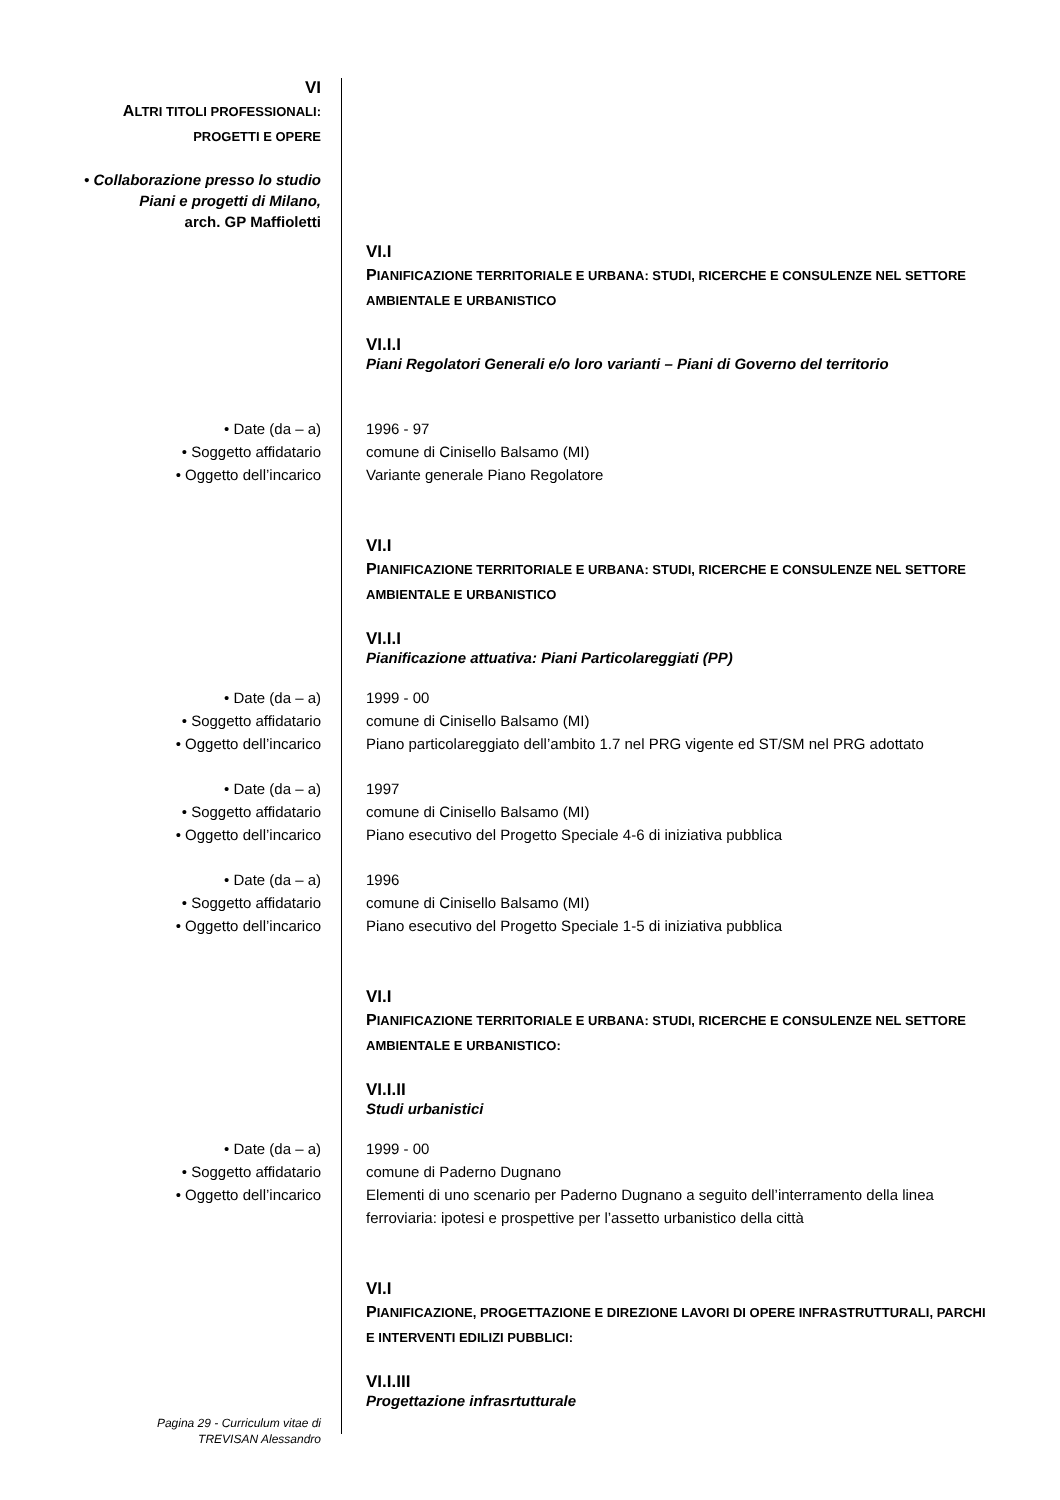VI
ALTRI TITOLI PROFESSIONALI:
PROGETTI E OPERE
• Collaborazione presso lo studio
Piani e progetti di Milano,
arch. GP Maffioletti
VI.I
PIANIFICAZIONE TERRITORIALE E URBANA: STUDI, RICERCHE E CONSULENZE NEL SETTORE AMBIENTALE E URBANISTICO
VI.I.I
Piani Regolatori Generali e/o loro varianti – Piani di Governo del territorio
• Date (da – a)
• Soggetto affidatario
• Oggetto dell’incarico
1996 - 97
comune di Cinisello Balsamo (MI)
Variante generale Piano Regolatore
VI.I
PIANIFICAZIONE TERRITORIALE E URBANA: STUDI, RICERCHE E CONSULENZE NEL SETTORE AMBIENTALE E URBANISTICO
VI.I.I
Pianificazione attuativa: Piani Particolareggiati (PP)
• Date (da – a)
• Soggetto affidatario
• Oggetto dell’incarico
1999 - 00
comune di Cinisello Balsamo (MI)
Piano particolareggiato dell’ambito 1.7 nel PRG vigente ed ST/SM nel PRG adottato
• Date (da – a)
• Soggetto affidatario
• Oggetto dell’incarico
1997
comune di Cinisello Balsamo (MI)
Piano esecutivo del Progetto Speciale 4-6 di iniziativa pubblica
• Date (da – a)
• Soggetto affidatario
• Oggetto dell’incarico
1996
comune di Cinisello Balsamo (MI)
Piano esecutivo del Progetto Speciale 1-5 di iniziativa pubblica
VI.I
PIANIFICAZIONE TERRITORIALE E URBANA: STUDI, RICERCHE E CONSULENZE NEL SETTORE AMBIENTALE E URBANISTICO:
VI.I.II
Studi urbanistici
• Date (da – a)
• Soggetto affidatario
• Oggetto dell’incarico
1999 - 00
comune di Paderno Dugnano
Elementi di uno scenario per Paderno Dugnano a seguito dell’interramento della linea ferroviaria: ipotesi e prospettive per l’assetto urbanistico della città
VI.I
PIANIFICAZIONE, PROGETTAZIONE E DIREZIONE LAVORI DI OPERE INFRASTRUTTURALI, PARCHI E INTERVENTI EDILIZI PUBBLICI:
VI.I.III
Progettazione infrasrtutturale
Pagina 29 - Curriculum vitae di
TREVISAN Alessandro